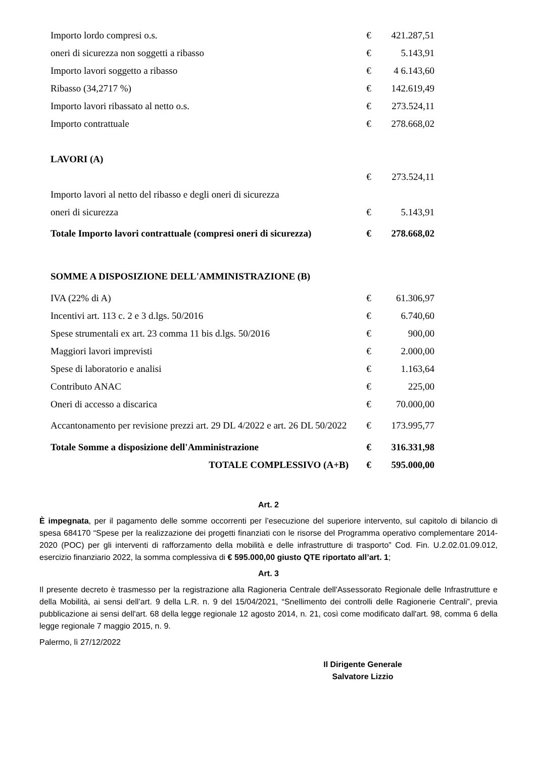| Importo lordo compresi o.s. | € | 421.287,51 |
| oneri di sicurezza non soggetti a ribasso | € | 5.143,91 |
| Importo lavori soggetto a ribasso | € | 4 6.143,60 |
| Ribasso (34,2717 %) | € | 142.619,49 |
| Importo lavori ribassato al netto o.s. | € | 273.524,11 |
| Importo contrattuale | € | 278.668,02 |
| LAVORI (A) | | |
| | € | 273.524,11 |
| Importo lavori al netto del ribasso e degli oneri di sicurezza | | |
| oneri di sicurezza | € | 5.143,91 |
| Totale Importo lavori contrattuale (compresi oneri di sicurezza) | € | 278.668,02 |
| SOMME A DISPOSIZIONE DELL'AMMINISTRAZIONE (B) | | |
| IVA (22% di A) | € | 61.306,97 |
| Incentivi art. 113 c. 2 e 3 d.lgs. 50/2016 | € | 6.740,60 |
| Spese strumentali ex art. 23 comma 11 bis d.lgs. 50/2016 | € | 900,00 |
| Maggiori lavori imprevisti | € | 2.000,00 |
| Spese di laboratorio e analisi | € | 1.163,64 |
| Contributo ANAC | € | 225,00 |
| Oneri di accesso a discarica | € | 70.000,00 |
| Accantonamento per revisione prezzi art. 29 DL 4/2022 e art. 26 DL 50/2022 | € | 173.995,77 |
| Totale Somme a disposizione dell'Amministrazione | € | 316.331,98 |
| TOTALE COMPLESSIVO (A+B) | € | 595.000,00 |
Art. 2
È impegnata, per il pagamento delle somme occorrenti per l’esecuzione del superiore intervento, sul capitolo di bilancio di spesa 684170 “Spese per la realizzazione dei progetti finanziati con le risorse del Programma operativo complementare 2014-2020 (POC) per gli interventi di rafforzamento della mobilità e delle infrastrutture di trasporto” Cod. Fin. U.2.02.01.09.012, esercizio finanziario 2022, la somma complessiva di € 595.000,00 giusto QTE riportato all’art. 1;
Art. 3
Il presente decreto è trasmesso per la registrazione alla Ragioneria Centrale dell'Assessorato Regionale delle Infrastrutture e della Mobilità, ai sensi dell’art. 9 della L.R. n. 9 del 15/04/2021, “Snellimento dei controlli delle Ragionerie Centrali”, previa pubblicazione ai sensi dell'art. 68 della legge regionale 12 agosto 2014, n. 21, così come modificato dall'art. 98, comma 6 della legge regionale 7 maggio 2015, n. 9.
Palermo, lì 27/12/2022
Il Dirigente Generale
Salvatore Lizzio